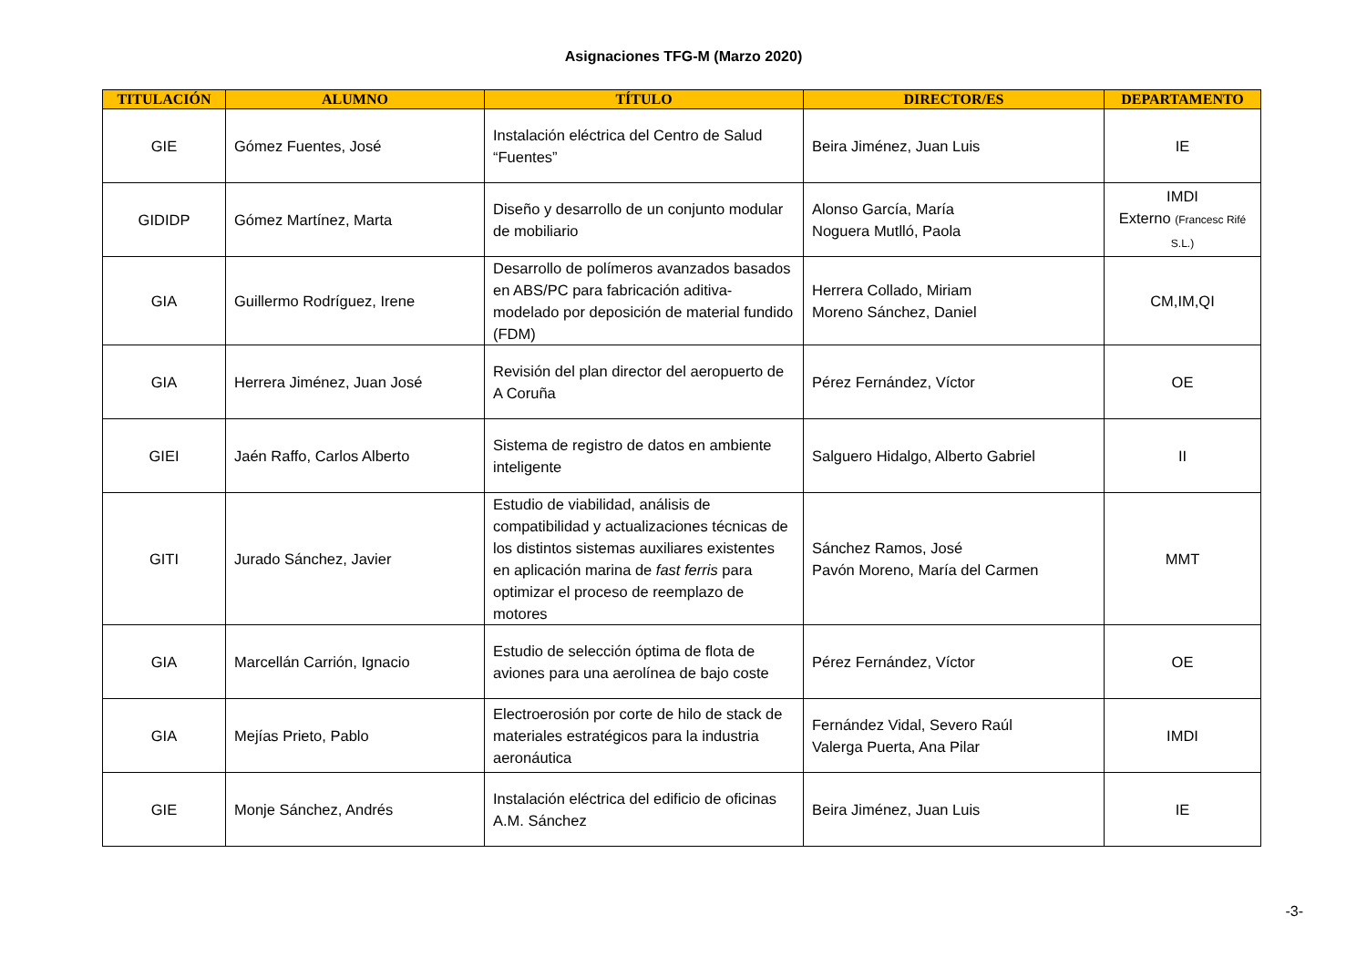Asignaciones TFG-M (Marzo 2020)
| TITULACIÓN | ALUMNO | TÍTULO | DIRECTOR/ES | DEPARTAMENTO |
| --- | --- | --- | --- | --- |
| GIE | Gómez Fuentes, José | Instalación eléctrica del Centro de Salud “Fuentes” | Beira Jiménez, Juan Luis | IE |
| GIDIDP | Gómez Martínez, Marta | Diseño y desarrollo de un conjunto modular de mobiliario | Alonso García, María Noguera Mutlló, Paola | IMDI Externo (Francesc Rifé S.L.) |
| GIA | Guillermo Rodríguez, Irene | Desarrollo de polímeros avanzados basados en ABS/PC para fabricación aditiva-modelado por deposición de material fundido (FDM) | Herrera Collado, Miriam Moreno Sánchez, Daniel | CM,IM,QI |
| GIA | Herrera Jiménez, Juan José | Revisión del plan director del aeropuerto de A Coruña | Pérez Fernández, Víctor | OE |
| GIEI | Jaén Raffo, Carlos Alberto | Sistema de registro de datos en ambiente inteligente | Salguero Hidalgo, Alberto Gabriel | II |
| GITI | Jurado Sánchez, Javier | Estudio de viabilidad, análisis de compatibilidad y actualizaciones técnicas de los distintos sistemas auxiliares existentes en aplicación marina de fast ferris para optimizar el proceso de reemplazo de motores | Sánchez Ramos, José Pavón Moreno, María del Carmen | MMT |
| GIA | Marcellán Carrión, Ignacio | Estudio de selección óptima de flota de aviones para una aerolínea de bajo coste | Pérez Fernández, Víctor | OE |
| GIA | Mejías Prieto, Pablo | Electroerosión por corte de hilo de stack de materiales estratégicos para la industria aeronáutica | Fernández Vidal, Severo Raúl Valerga Puerta, Ana Pilar | IMDI |
| GIE | Monje Sánchez, Andrés | Instalación eléctrica del edificio de oficinas A.M. Sánchez | Beira Jiménez, Juan Luis | IE |
-3-